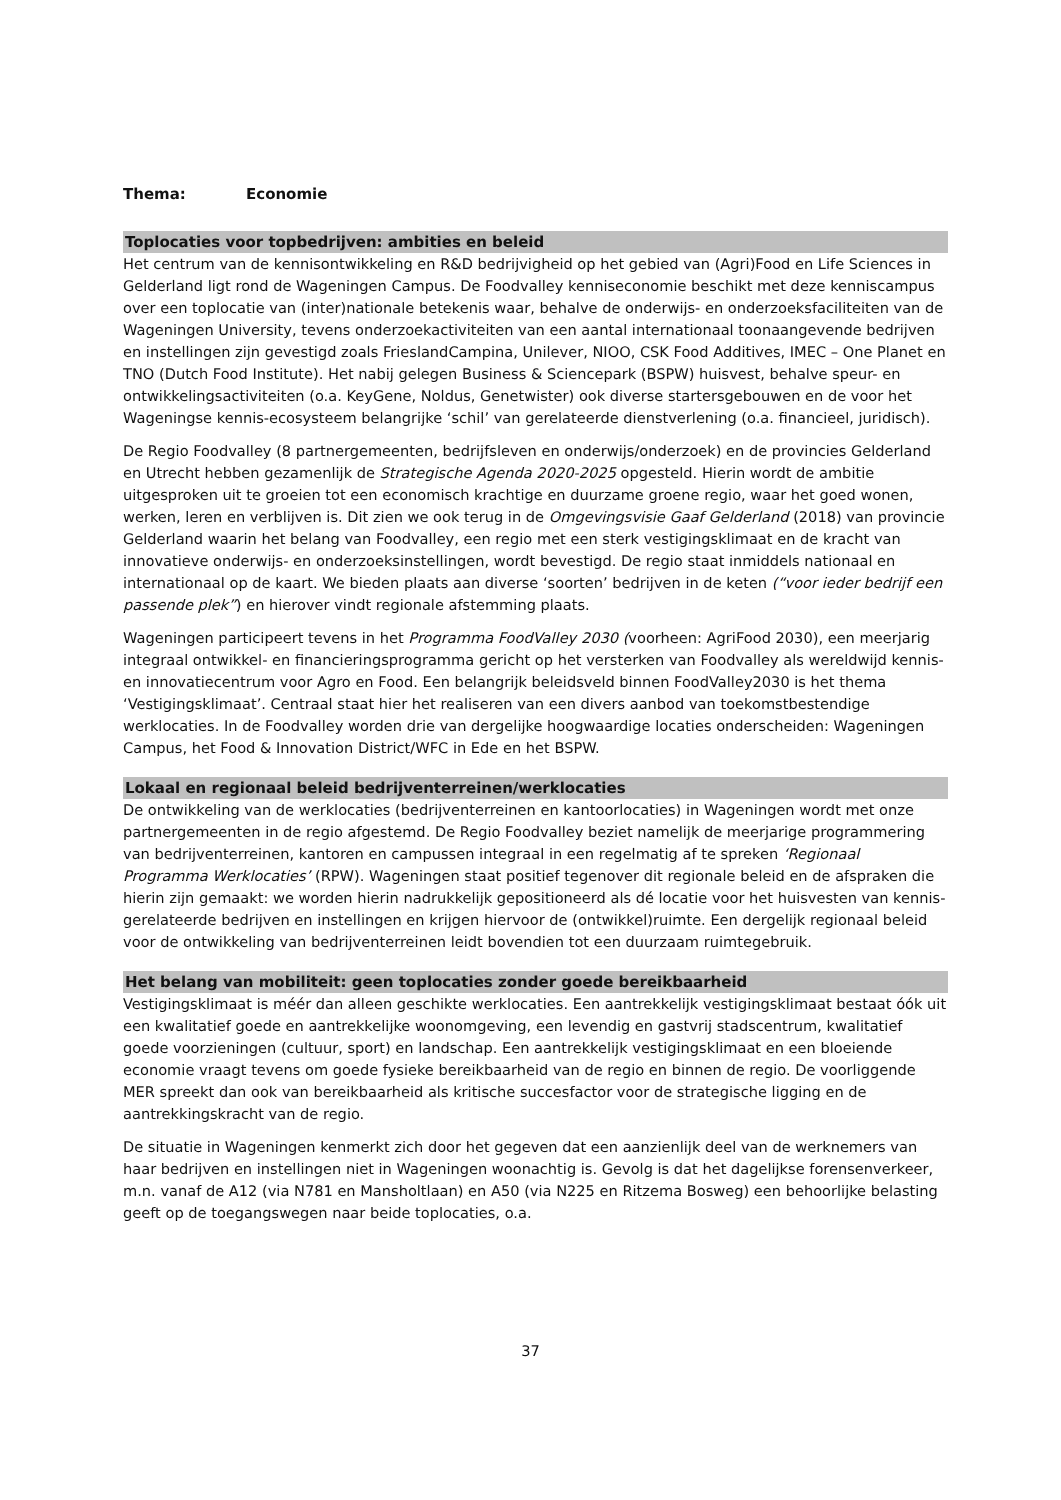Thema: Economie
Toplocaties voor topbedrijven: ambities en beleid
Het centrum van de kennisontwikkeling en R&D bedrijvigheid op het gebied van (Agri)Food en Life Sciences in Gelderland ligt rond de Wageningen Campus. De Foodvalley kenniseconomie beschikt met deze kenniscampus over een toplocatie van (inter)nationale betekenis waar, behalve de onderwijs- en onderzoeksfaciliteiten van de Wageningen University, tevens onderzoekactiviteiten van een aantal internationaal toonaangevende bedrijven en instellingen zijn gevestigd zoals FrieslandCampina, Unilever, NIOO, CSK Food Additives, IMEC – One Planet en TNO (Dutch Food Institute). Het nabij gelegen Business & Sciencepark (BSPW) huisvest, behalve speur- en ontwikkelingsactiviteiten (o.a. KeyGene, Noldus, Genetwister) ook diverse startersgebouwen en de voor het Wageningse kennis-ecosysteem belangrijke ‘schil’ van gerelateerde dienstverlening (o.a. financieel, juridisch).
De Regio Foodvalley (8 partnergemeenten, bedrijfsleven en onderwijs/onderzoek) en de provincies Gelderland en Utrecht hebben gezamenlijk de Strategische Agenda 2020-2025 opgesteld. Hierin wordt de ambitie uitgesproken uit te groeien tot een economisch krachtige en duurzame groene regio, waar het goed wonen, werken, leren en verblijven is. Dit zien we ook terug in de Omgevingsvisie Gaaf Gelderland (2018) van provincie Gelderland waarin het belang van Foodvalley, een regio met een sterk vestigingsklimaat en de kracht van innovatieve onderwijs- en onderzoeksinstellingen, wordt bevestigd. De regio staat inmiddels nationaal en internationaal op de kaart. We bieden plaats aan diverse ‘soorten’ bedrijven in de keten (“voor ieder bedrijf een passende plek”) en hierover vindt regionale afstemming plaats.
Wageningen participeert tevens in het Programma FoodValley 2030 (voorheen: AgriFood 2030), een meerjarig integraal ontwikkel- en financieringsprogramma gericht op het versterken van Foodvalley als wereldwijd kennis- en innovatiecentrum voor Agro en Food. Een belangrijk beleidsveld binnen FoodValley2030 is het thema ‘Vestigingsklimaat’. Centraal staat hier het realiseren van een divers aanbod van toekomstbestendige werklocaties. In de Foodvalley worden drie van dergelijke hoogwaardige locaties onderscheiden: Wageningen Campus, het Food & Innovation District/WFC in Ede en het BSPW.
Lokaal en regionaal beleid bedrijventerreinen/werklocaties
De ontwikkeling van de werklocaties (bedrijventerreinen en kantoorlocaties) in Wageningen wordt met onze partnergemeenten in de regio afgestemd. De Regio Foodvalley beziet namelijk de meerjarige programmering van bedrijventerreinen, kantoren en campussen integraal in een regelmatig af te spreken ‘Regionaal Programma Werklocaties’ (RPW). Wageningen staat positief tegenover dit regionale beleid en de afspraken die hierin zijn gemaakt: we worden hierin nadrukkelijk gepositioneerd als dé locatie voor het huisvesten van kennis-gerelateerde bedrijven en instellingen en krijgen hiervoor de (ontwikkel)ruimte. Een dergelijk regionaal beleid voor de ontwikkeling van bedrijventerreinen leidt bovendien tot een duurzaam ruimtegebruik.
Het belang van mobiliteit: geen toplocaties zonder goede bereikbaarheid
Vestigingsklimaat is méér dan alleen geschikte werklocaties. Een aantrekkelijk vestigingsklimaat bestaat óók uit een kwalitatief goede en aantrekkelijke woonomgeving, een levendig en gastvrij stadscentrum, kwalitatief goede voorzieningen (cultuur, sport) en landschap. Een aantrekkelijk vestigingsklimaat en een bloeiende economie vraagt tevens om goede fysieke bereikbaarheid van de regio en binnen de regio. De voorliggende MER spreekt dan ook van bereikbaarheid als kritische succesfactor voor de strategische ligging en de aantrekkingskracht van de regio.
De situatie in Wageningen kenmerkt zich door het gegeven dat een aanzienlijk deel van de werknemers van haar bedrijven en instellingen niet in Wageningen woonachtig is. Gevolg is dat het dagelijkse forensenverkeer, m.n. vanaf de A12 (via N781 en Mansholtlaan) en A50 (via N225 en Ritzema Bosweg) een behoorlijke belasting geeft op de toegangswegen naar beide toplocaties, o.a.
37